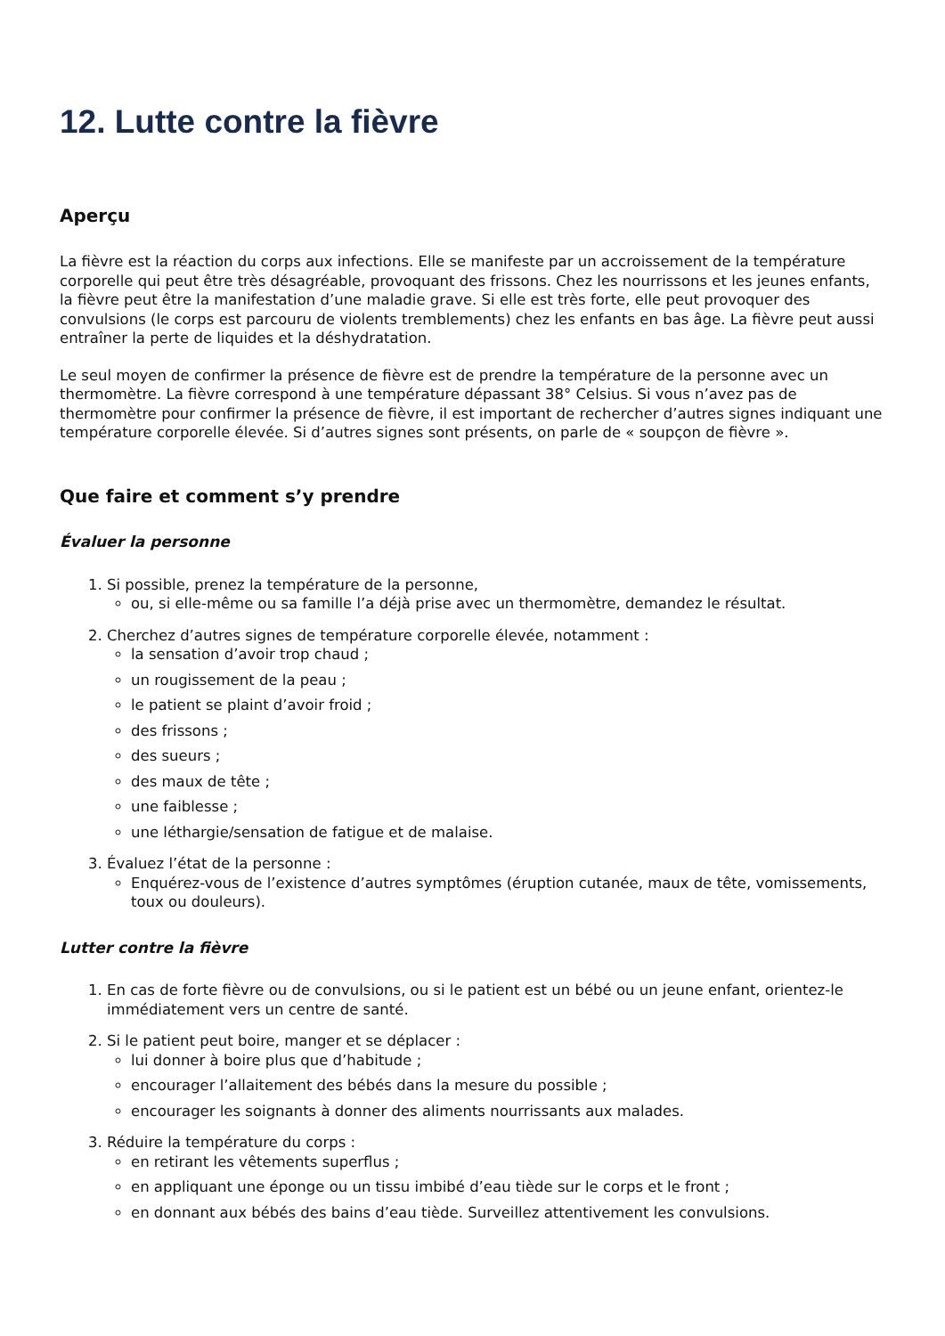12. Lutte contre la fièvre
Aperçu
La fièvre est la réaction du corps aux infections. Elle se manifeste par un accroissement de la température corporelle qui peut être très désagréable, provoquant des frissons. Chez les nourrissons et les jeunes enfants, la fièvre peut être la manifestation d’une maladie grave. Si elle est très forte, elle peut provoquer des convulsions (le corps est parcouru de violents tremblements) chez les enfants en bas âge. La fièvre peut aussi entraîner la perte de liquides et la déshydratation.
Le seul moyen de confirmer la présence de fièvre est de prendre la température de la personne avec un thermomètre. La fièvre correspond à une température dépassant 38° Celsius. Si vous n’avez pas de thermomètre pour confirmer la présence de fièvre, il est important de rechercher d’autres signes indiquant une température corporelle élevée. Si d’autres signes sont présents, on parle de « soupçon de fièvre ».
Que faire et comment s’y prendre
Évaluer la personne
1. Si possible, prenez la température de la personne,
ou, si elle-même ou sa famille l’a déjà prise avec un thermomètre, demandez le résultat.
2. Cherchez d’autres signes de température corporelle élevée, notamment :
la sensation d’avoir trop chaud ;
un rougissement de la peau ;
le patient se plaint d’avoir froid ;
des frissons ;
des sueurs ;
des maux de tête ;
une faiblesse ;
une léthargie/sensation de fatigue et de malaise.
3. Évaluez l’état de la personne :
Enquérez-vous de l’existence d’autres symptômes (éruption cutanée, maux de tête, vomissements, toux ou douleurs).
Lutter contre la fièvre
1. En cas de forte fièvre ou de convulsions, ou si le patient est un bébé ou un jeune enfant, orientez-le immédiatement vers un centre de santé.
2. Si le patient peut boire, manger et se déplacer :
lui donner à boire plus que d’habitude ;
encourager l’allaitement des bébés dans la mesure du possible ;
encourager les soignants à donner des aliments nourrissants aux malades.
3. Réduire la température du corps :
en retirant les vêtements superflus ;
en appliquant une éponge ou un tissu imbibé d’eau tiède sur le corps et le front ;
en donnant aux bébés des bains d’eau tiède. Surveillez attentivement les convulsions.